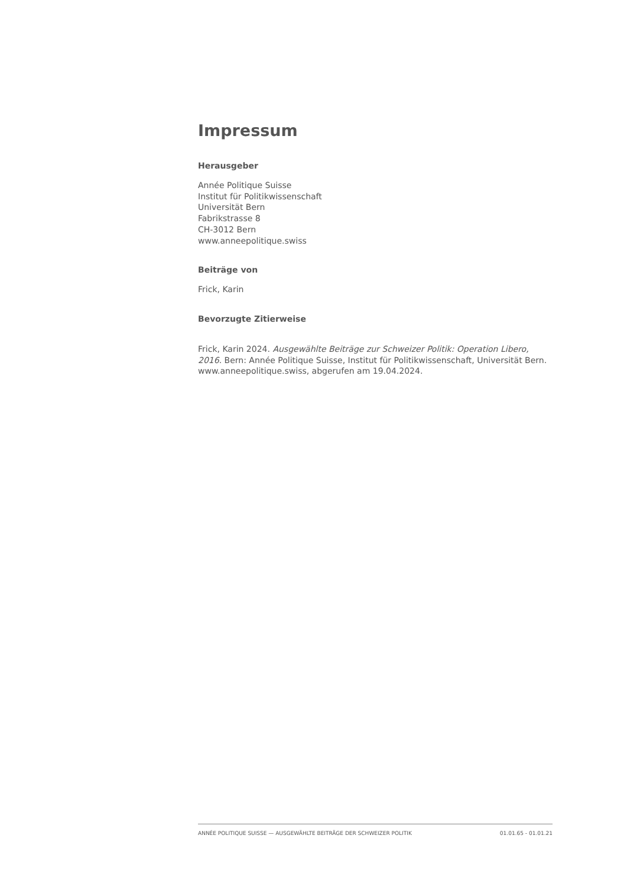Impressum
Herausgeber
Année Politique Suisse
Institut für Politikwissenschaft
Universität Bern
Fabrikstrasse 8
CH-3012 Bern
www.anneepolitique.swiss
Beiträge von
Frick, Karin
Bevorzugte Zitierweise
Frick, Karin 2024. Ausgewählte Beiträge zur Schweizer Politik: Operation Libero, 2016. Bern: Année Politique Suisse, Institut für Politikwissenschaft, Universität Bern. www.anneepolitique.swiss, abgerufen am 19.04.2024.
ANNÉE POLITIQUE SUISSE — AUSGEWÄHLTE BEITRÄGE DER SCHWEIZER POLITIK 01.01.65 - 01.01.21